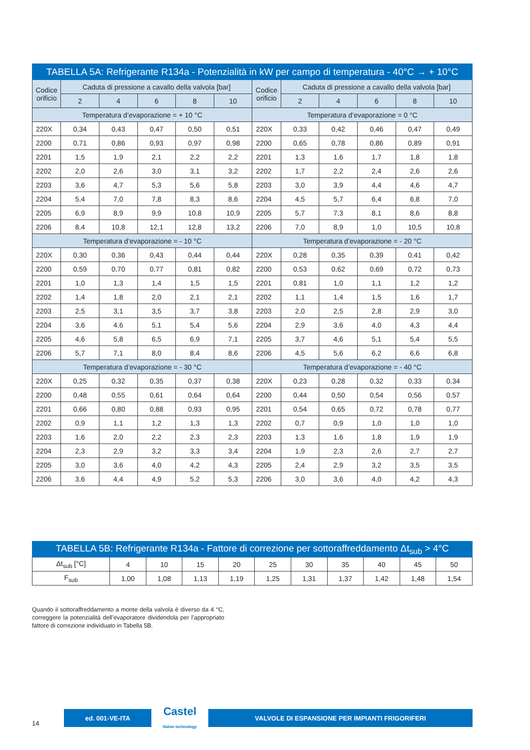| TABELLA 5A: Refrigerante R134a - Potenzialità in kW per campo di temperatura - 40°C → + 10°C | | | | | | | | | | | |
| --- | --- | --- | --- | --- | --- | --- | --- | --- | --- | --- | --- |
| Codice orificio | Caduta di pressione a cavallo della valvola [bar] | | | | | Codice orificio | Caduta di pressione a cavallo della valvola [bar] | | | | |
| | 2 | 4 | 6 | 8 | 10 | | 2 | 4 | 6 | 8 | 10 |
| Temperatura d’evaporazione = + 10 °C | | | | | | Temperatura d’evaporazione = 0 °C | | | | | |
| 220X | 0,34 | 0,43 | 0,47 | 0,50 | 0,51 | 220X | 0,33 | 0,42 | 0,46 | 0,47 | 0,49 |
| 2200 | 0,71 | 0,86 | 0,93 | 0,97 | 0,98 | 2200 | 0,65 | 0,78 | 0,86 | 0,89 | 0,91 |
| 2201 | 1,5 | 1,9 | 2,1 | 2,2 | 2,2 | 2201 | 1,3 | 1,6 | 1,7 | 1,8 | 1,8 |
| 2202 | 2,0 | 2,6 | 3,0 | 3,1 | 3,2 | 2202 | 1,7 | 2,2 | 2,4 | 2,6 | 2,6 |
| 2203 | 3,6 | 4,7 | 5,3 | 5,6 | 5,8 | 2203 | 3,0 | 3,9 | 4,4 | 4,6 | 4,7 |
| 2204 | 5,4 | 7,0 | 7,8 | 8,3 | 8,6 | 2204 | 4,5 | 5,7 | 6,4 | 6,8 | 7,0 |
| 2205 | 6,9 | 8,9 | 9,9 | 10,8 | 10,9 | 2205 | 5,7 | 7,3 | 8,1 | 8,6 | 8,8 |
| 2206 | 8,4 | 10,8 | 12,1 | 12,8 | 13,2 | 2206 | 7,0 | 8,9 | 1,0 | 10,5 | 10,8 |
| Temperatura d’evaporazione = - 10 °C | | | | | | Temperatura d’evaporazione = - 20 °C | | | | | |
| 220X | 0,30 | 0,36 | 0,43 | 0,44 | 0,44 | 220X | 0,28 | 0,35 | 0,39 | 0,41 | 0,42 |
| 2200 | 0,59 | 0,70 | 0,77 | 0,81 | 0,82 | 2200 | 0,53 | 0,62 | 0,69 | 0,72 | 0,73 |
| 2201 | 1,0 | 1,3 | 1,4 | 1,5 | 1,5 | 2201 | 0,81 | 1,0 | 1,1 | 1,2 | 1,2 |
| 2202 | 1,4 | 1,8 | 2,0 | 2,1 | 2,1 | 2202 | 1,1 | 1,4 | 1,5 | 1,6 | 1,7 |
| 2203 | 2,5 | 3,1 | 3,5 | 3,7 | 3,8 | 2203 | 2,0 | 2,5 | 2,8 | 2,9 | 3,0 |
| 2204 | 3,6 | 4,6 | 5,1 | 5,4 | 5,6 | 2204 | 2,9 | 3,6 | 4,0 | 4,3 | 4,4 |
| 2205 | 4,6 | 5,8 | 6,5 | 6,9 | 7,1 | 2205 | 3,7 | 4,6 | 5,1 | 5,4 | 5,5 |
| 2206 | 5,7 | 7,1 | 8,0 | 8,4 | 8,6 | 2206 | 4,5 | 5,6 | 6,2 | 6,6 | 6,8 |
| Temperatura d’evaporazione = - 30 °C | | | | | | Temperatura d’evaporazione = - 40 °C | | | | | |
| 220X | 0,25 | 0,32 | 0,35 | 0,37 | 0,38 | 220X | 0,23 | 0,28 | 0,32 | 0,33 | 0,34 |
| 2200 | 0,48 | 0,55 | 0,61 | 0,64 | 0,64 | 2200 | 0,44 | 0,50 | 0,54 | 0,56 | 0,57 |
| 2201 | 0,66 | 0,80 | 0,88 | 0,93 | 0,95 | 2201 | 0,54 | 0,65 | 0,72 | 0,78 | 0,77 |
| 2202 | 0,9 | 1,1 | 1,2 | 1,3 | 1,3 | 2202 | 0,7 | 0,9 | 1,0 | 1,0 | 1,0 |
| 2203 | 1,6 | 2,0 | 2,2 | 2,3 | 2,3 | 2203 | 1,3 | 1,6 | 1,8 | 1,9 | 1,9 |
| 2204 | 2,3 | 2,9 | 3,2 | 3,3 | 3,4 | 2204 | 1,9 | 2,3 | 2,6 | 2,7 | 2,7 |
| 2205 | 3,0 | 3,6 | 4,0 | 4,2 | 4,3 | 2205 | 2,4 | 2,9 | 3,2 | 3,5 | 3,5 |
| 2206 | 3,6 | 4,4 | 4,9 | 5,2 | 5,3 | 2206 | 3,0 | 3,6 | 4,0 | 4,2 | 4,3 |
| TABELLA 5B: Refrigerante R134a - Fattore di correzione per sottoraffreddamento Δt<sub>sub</sub> > 4°C | | | | | | | | | | |
| --- | --- | --- | --- | --- | --- | --- | --- | --- | --- | --- |
| Δt<sub>sub</sub> [°C] | 4 | 10 | 15 | 20 | 25 | 30 | 35 | 40 | 45 | 50 |
| F<sub>sub</sub> | 1,00 | 1,08 | 1,13 | 1,19 | 1,25 | 1,31 | 1,37 | 1,42 | 1,48 | 1,54 |
Quando il sottoraffreddamento a monte della valvola è diverso da 4 °C, correggere la potenzialità dell’evaporatore dividendola per l’appropriato fattore di correzione individuato in Tabella 5B.
14
ed. 001-VE-ITA
Castel
Italian technology
VALVOLE DI ESPANSIONE PER IMPIANTI FRIGORIFERI